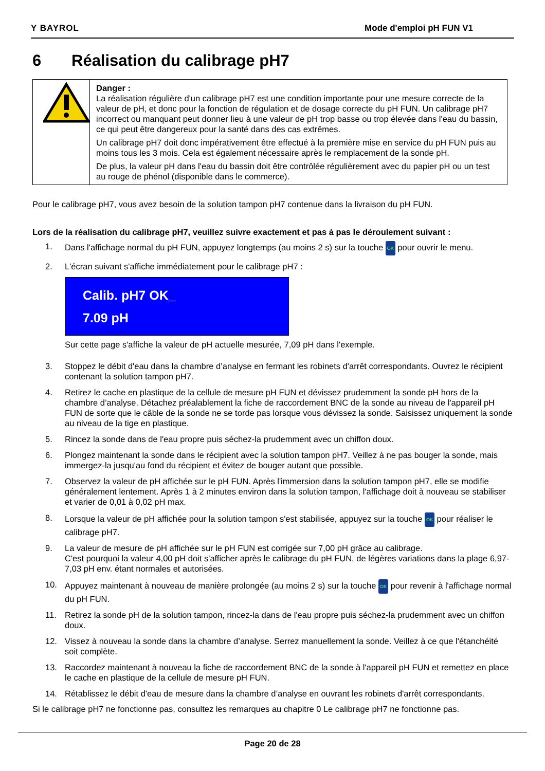Y BAYROL Mode d'emploi pH FUN V1
6 Réalisation du calibrage pH7
Danger :
La réalisation régulière d'un calibrage pH7 est une condition importante pour une mesure correcte de la valeur de pH, et donc pour la fonction de régulation et de dosage correcte du pH FUN. Un calibrage pH7 incorrect ou manquant peut donner lieu à une valeur de pH trop basse ou trop élevée dans l'eau du bassin, ce qui peut être dangereux pour la santé dans des cas extrêmes.
Un calibrage pH7 doit donc impérativement être effectué à la première mise en service du pH FUN puis au moins tous les 3 mois. Cela est également nécessaire après le remplacement de la sonde pH.
De plus, la valeur pH dans l'eau du bassin doit être contrôlée régulièrement avec du papier pH ou un test au rouge de phénol (disponible dans le commerce).
Pour le calibrage pH7, vous avez besoin de la solution tampon pH7 contenue dans la livraison du pH FUN.
Lors de la réalisation du calibrage pH7, veuillez suivre exactement et pas à pas le déroulement suivant :
1. Dans l'affichage normal du pH FUN, appuyez longtemps (au moins 2 s) sur la touche OK pour ouvrir le menu.
2. L'écran suivant s'affiche immédiatement pour le calibrage pH7 :
Calib. pH7 OK_
7.09 pH
Sur cette page s'affiche la valeur de pH actuelle mesurée, 7,09 pH dans l'exemple.
3. Stoppez le débit d'eau dans la chambre d’analyse en fermant les robinets d'arrêt correspondants. Ouvrez le récipient contenant la solution tampon pH7.
4. Retirez le cache en plastique de la cellule de mesure pH FUN et dévissez prudemment la sonde pH hors de la chambre d’analyse. Détachez préalablement la fiche de raccordement BNC de la sonde au niveau de l'appareil pH FUN de sorte que le câble de la sonde ne se torde pas lorsque vous dévissez la sonde. Saisissez uniquement la sonde au niveau de la tige en plastique.
5. Rincez la sonde dans de l'eau propre puis séchez-la prudemment avec un chiffon doux.
6. Plongez maintenant la sonde dans le récipient avec la solution tampon pH7. Veillez à ne pas bouger la sonde, mais immergez-la jusqu'au fond du récipient et évitez de bouger autant que possible.
7. Observez la valeur de pH affichée sur le pH FUN. Après l'immersion dans la solution tampon pH7, elle se modifie généralement lentement. Après 1 à 2 minutes environ dans la solution tampon, l'affichage doit à nouveau se stabiliser et varier de 0,01 à 0,02 pH max.
8. Lorsque la valeur de pH affichée pour la solution tampon s'est stabilisée, appuyez sur la touche OK pour réaliser le calibrage pH7.
9. La valeur de mesure de pH affichée sur le pH FUN est corrigée sur 7,00 pH grâce au calibrage.
C'est pourquoi la valeur 4,00 pH doit s'afficher après le calibrage du pH FUN, de légères variations dans la plage 6,97- 7,03 pH env. étant normales et autorisées.
10. Appuyez maintenant à nouveau de manière prolongée (au moins 2 s) sur la touche OK pour revenir à l'affichage normal du pH FUN.
11. Retirez la sonde pH de la solution tampon, rincez-la dans de l'eau propre puis séchez-la prudemment avec un chiffon doux.
12. Vissez à nouveau la sonde dans la chambre d’analyse. Serrez manuellement la sonde. Veillez à ce que l'étanchéité soit complète.
13. Raccordez maintenant à nouveau la fiche de raccordement BNC de la sonde à l'appareil pH FUN et remettez en place le cache en plastique de la cellule de mesure pH FUN.
14. Rétablissez le débit d'eau de mesure dans la chambre d’analyse en ouvrant les robinets d'arrêt correspondants.
Si le calibrage pH7 ne fonctionne pas, consultez les remarques au chapitre 0 Le calibrage pH7 ne fonctionne pas.
Page 20 de 28